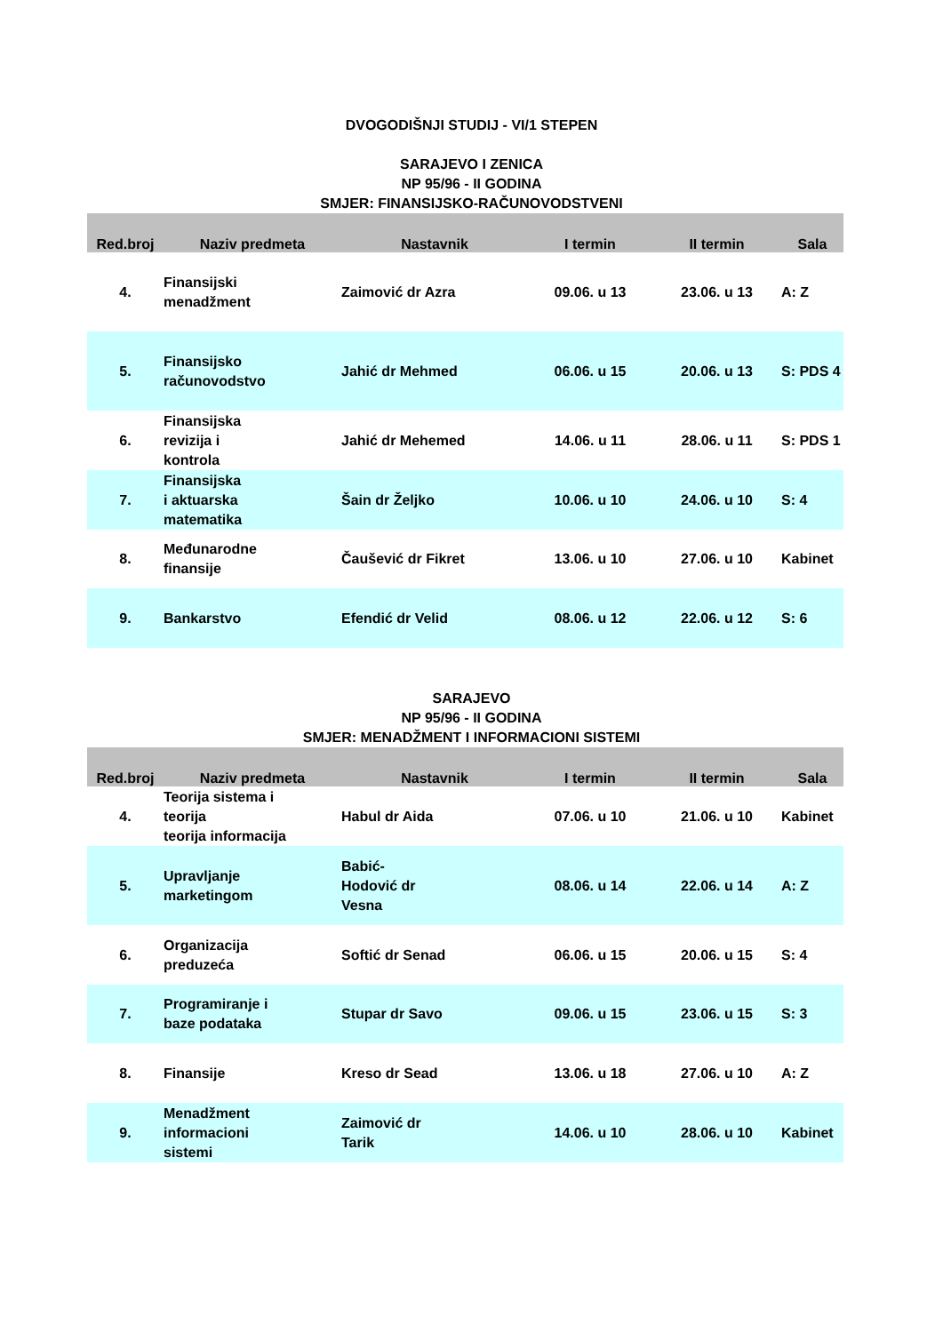DVOGODIŠNJI STUDIJ - VI/1 STEPEN
SARAJEVO I ZENICA
NP 95/96 - II GODINA
SMJER: FINANSIJSKO-RAČUNOVODSTVENI
| Red.broj | Naziv predmeta | Nastavnik | I termin | II termin | Sala |
| --- | --- | --- | --- | --- | --- |
| 4. | Finansijski menadžment | Zaimović dr Azra | 09.06. u 13 | 23.06. u 13 | A: Z |
| 5. | Finansijsko računovodstvo | Jahić dr Mehmed | 06.06. u 15 | 20.06. u 13 | S: PDS 4 |
| 6. | Finansijska revizija i kontrola | Jahić dr Mehemed | 14.06. u 11 | 28.06. u 11 | S: PDS 1 |
| 7. | Finansijska i aktuarska matematika | Šain dr Željko | 10.06. u 10 | 24.06. u 10 | S: 4 |
| 8. | Međunarodne finansije | Čaušević dr Fikret | 13.06. u 10 | 27.06. u 10 | Kabinet |
| 9. | Bankarstvo | Efendić dr Velid | 08.06. u 12 | 22.06. u 12 | S: 6 |
SARAJEVO
NP 95/96 - II GODINA
SMJER: MENADŽMENT I INFORMACIONI SISTEMI
| Red.broj | Naziv predmeta | Nastavnik | I termin | II termin | Sala |
| --- | --- | --- | --- | --- | --- |
| 4. | Teorija sistema i teorija teorija informacija | Habul dr Aida | 07.06. u 10 | 21.06. u 10 | Kabinet |
| 5. | Upravljanje marketingom | Babić- Hodović dr Vesna | 08.06. u 14 | 22.06. u 14 | A: Z |
| 6. | Organizacija preduzeća | Softić dr Senad | 06.06. u 15 | 20.06. u 15 | S: 4 |
| 7. | Programiranje i baze podataka | Stupar dr Savo | 09.06. u 15 | 23.06. u 15 | S: 3 |
| 8. | Finansije | Kreso dr Sead | 13.06. u 18 | 27.06. u 10 | A: Z |
| 9. | Menadžment informacioni sistemi | Zaimović dr Tarik | 14.06. u 10 | 28.06. u 10 | Kabinet |